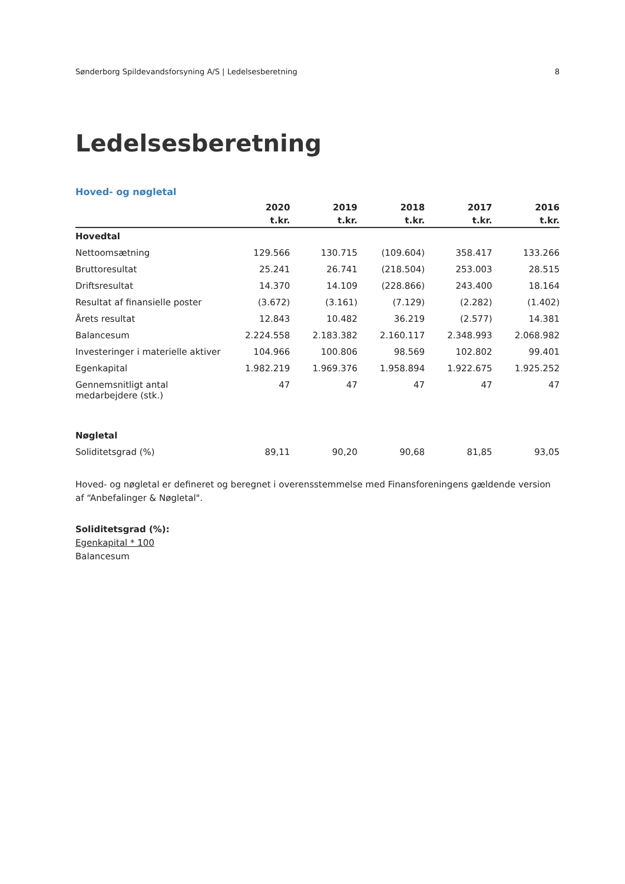Sønderborg Spildevandsforsyning A/S | Ledelsesberetning 8
Ledelsesberetning
Hoved- og nøgletal
| | 2020 | 2019 | 2018 | 2017 | 2016 |
| --- | --- | --- | --- | --- | --- |
| | t.kr. | t.kr. | t.kr. | t.kr. | t.kr. |
| Hovedtal | | | | | |
| Nettoomsætning | 129.566 | 130.715 | (109.604) | 358.417 | 133.266 |
| Bruttoresultat | 25.241 | 26.741 | (218.504) | 253.003 | 28.515 |
| Driftsresultat | 14.370 | 14.109 | (228.866) | 243.400 | 18.164 |
| Resultat af finansielle poster | (3.672) | (3.161) | (7.129) | (2.282) | (1.402) |
| Årets resultat | 12.843 | 10.482 | 36.219 | (2.577) | 14.381 |
| Balancesum | 2.224.558 | 2.183.382 | 2.160.117 | 2.348.993 | 2.068.982 |
| Investeringer i materielle aktiver | 104.966 | 100.806 | 98.569 | 102.802 | 99.401 |
| Egenkapital | 1.982.219 | 1.969.376 | 1.958.894 | 1.922.675 | 1.925.252 |
| Gennemsnitligt antal medarbejdere (stk.) | 47 | 47 | 47 | 47 | 47 |
| Nøgletal | | | | | |
| Soliditetsgrad (%) | 89,11 | 90,20 | 90,68 | 81,85 | 93,05 |
Hoved- og nøgletal er defineret og beregnet i overensstemmelse med Finansforeningens gældende version af “Anbefalinger & Nøgletal".
Soliditetsgrad (%):
Egenkapital * 100
Balancesum